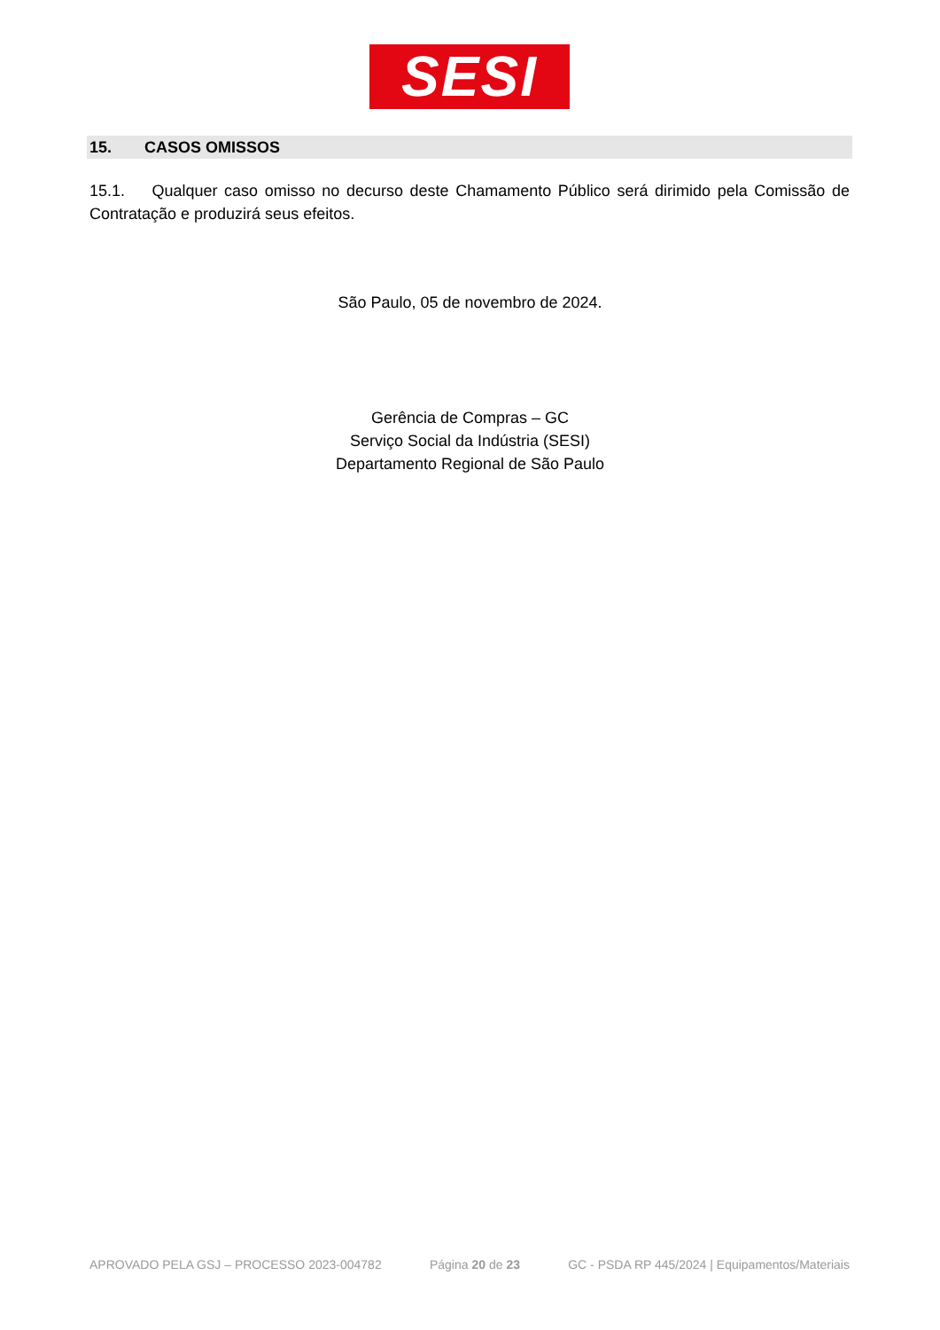SESI
15. CASOS OMISSOS
15.1. Qualquer caso omisso no decurso deste Chamamento Público será dirimido pela Comissão de Contratação e produzirá seus efeitos.
São Paulo, 05 de novembro de 2024.
Gerência de Compras – GC
Serviço Social da Indústria (SESI)
Departamento Regional de São Paulo
APROVADO PELA GSJ – PROCESSO 2023-004782 Página 20 de 23 GC - PSDA RP 445/2024 | Equipamentos/Materiais